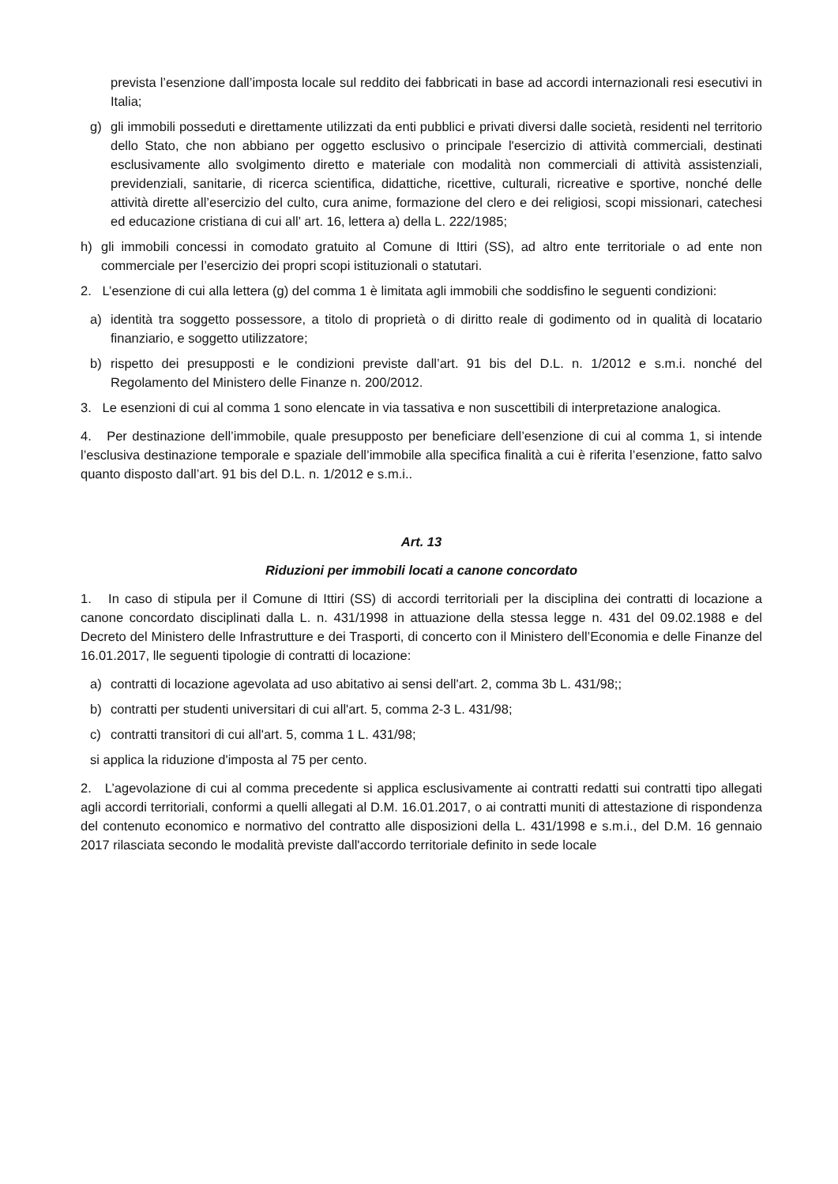prevista l’esenzione dall’imposta locale sul reddito dei fabbricati in base ad accordi internazionali resi esecutivi in Italia;
g) gli immobili posseduti e direttamente utilizzati da enti pubblici e privati diversi dalle società, residenti nel territorio dello Stato, che non abbiano per oggetto esclusivo o principale l'esercizio di attività commerciali, destinati esclusivamente allo svolgimento diretto e materiale con modalità non commerciali di attività assistenziali, previdenziali, sanitarie, di ricerca scientifica, didattiche, ricettive, culturali, ricreative e sportive, nonché delle attività dirette all’esercizio del culto, cura anime, formazione del clero e dei religiosi, scopi missionari, catechesi ed educazione cristiana di cui all’ art. 16, lettera a) della L. 222/1985;
h) gli immobili concessi in comodato gratuito al Comune di Ittiri (SS), ad altro ente territoriale o ad ente non commerciale per l’esercizio dei propri scopi istituzionali o statutari.
2. L’esenzione di cui alla lettera (g) del comma 1 è limitata agli immobili che soddisfino le seguenti condizioni:
a) identità tra soggetto possessore, a titolo di proprietà o di diritto reale di godimento od in qualità di locatario finanziario, e soggetto utilizzatore;
b) rispetto dei presupposti e le condizioni previste dall’art. 91 bis del D.L. n. 1/2012 e s.m.i. nonché del Regolamento del Ministero delle Finanze n. 200/2012.
3. Le esenzioni di cui al comma 1 sono elencate in via tassativa e non suscettibili di interpretazione analogica.
4. Per destinazione dell’immobile, quale presupposto per beneficiare dell’esenzione di cui al comma 1, si intende l’esclusiva destinazione temporale e spaziale dell’immobile alla specifica finalità a cui è riferita l’esenzione, fatto salvo quanto disposto dall’art. 91 bis del D.L. n. 1/2012 e s.m.i..
Art. 13
Riduzioni per immobili locati a canone concordato
1. In caso di stipula per il Comune di Ittiri (SS) di accordi territoriali per la disciplina dei contratti di locazione a canone concordato disciplinati dalla L. n. 431/1998 in attuazione della stessa legge n. 431 del 09.02.1988 e del Decreto del Ministero delle Infrastrutture e dei Trasporti, di concerto con il Ministero dell’Economia e delle Finanze del 16.01.2017, lle seguenti tipologie di contratti di locazione:
a) contratti di locazione agevolata ad uso abitativo ai sensi dell'art. 2, comma 3b L. 431/98;;
b) contratti per studenti universitari di cui all'art. 5, comma 2-3 L. 431/98;
c) contratti transitori di cui all'art. 5, comma 1 L. 431/98;
si applica la riduzione d'imposta al 75 per cento.
2. L’agevolazione di cui al comma precedente si applica esclusivamente ai contratti redatti sui contratti tipo allegati agli accordi territoriali, conformi a quelli allegati al D.M. 16.01.2017, o ai contratti muniti di attestazione di rispondenza del contenuto economico e normativo del contratto alle disposizioni della L. 431/1998 e s.m.i., del D.M. 16 gennaio 2017 rilasciata secondo le modalità previste dall'accordo territoriale definito in sede locale